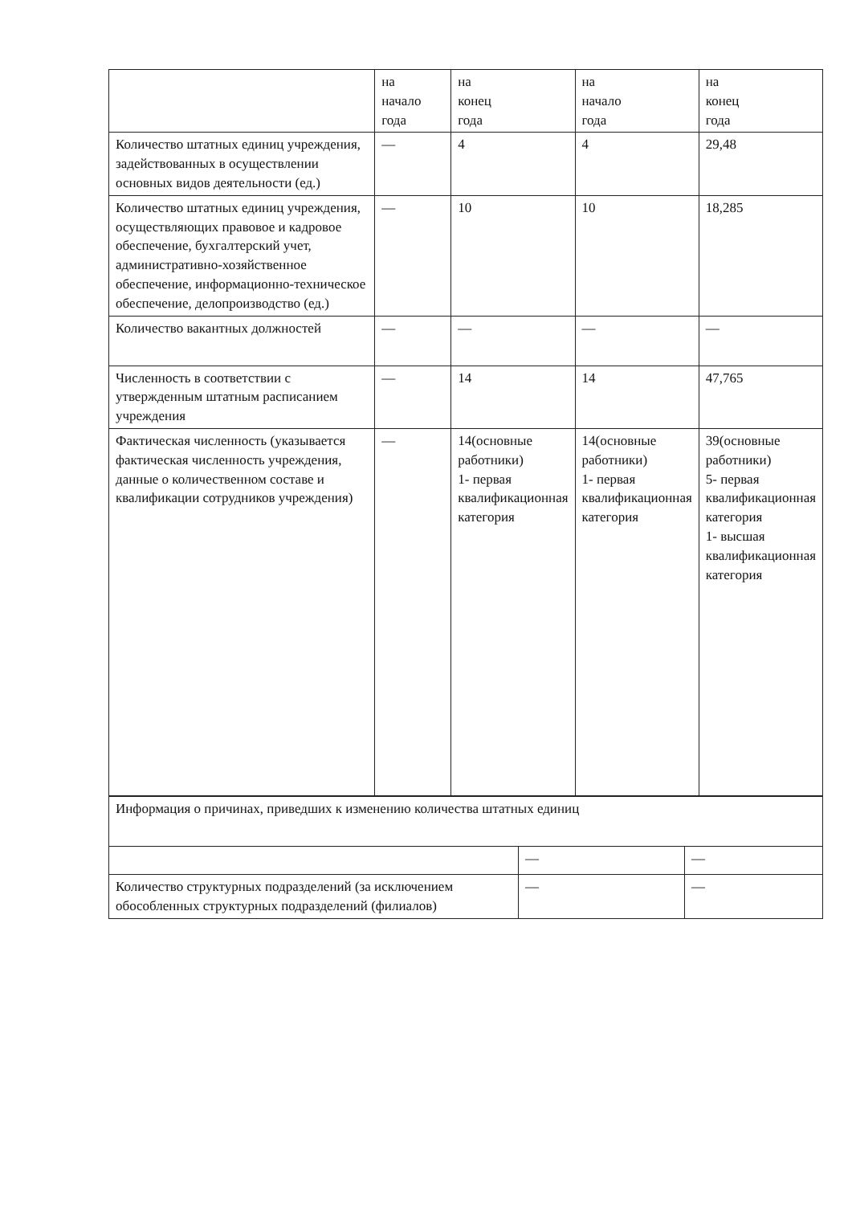| | на начало года | на конец года | на начало года | на конец года |
| Количество штатных единиц учреждения, задействованных в осуществлении основных видов деятельности (ед.) | — | 4 | 4 | 29,48 |
| Количество штатных единиц учреждения, осуществляющих правовое и кадровое обеспечение, бухгалтерский учет, административно-хозяйственное обеспечение, информационно-техническое обеспечение, делопроизводство (ед.) | — | 10 | 10 | 18,285 |
| Количество вакантных должностей | — | — | — | — |
| Численность в соответствии с утвержденным штатным расписанием учреждения | — | 14 | 14 | 47,765 |
| Фактическая численность (указывается фактическая численность учреждения, данные о количественном составе и квалификации сотрудников учреждения) | — | 14(основные работники) 1- первая квалификационная категория | 14(основные работники) 1- первая квалификационная категория | 39(основные работники) 5- первая квалификационная категория 1- высшая квалификационная категория |
| Информация о причинах, приведших к изменению количества штатных единиц | | |
| | — | — |
| Количество структурных подразделений (за исключением обособленных структурных подразделений (филиалов) | — | — |